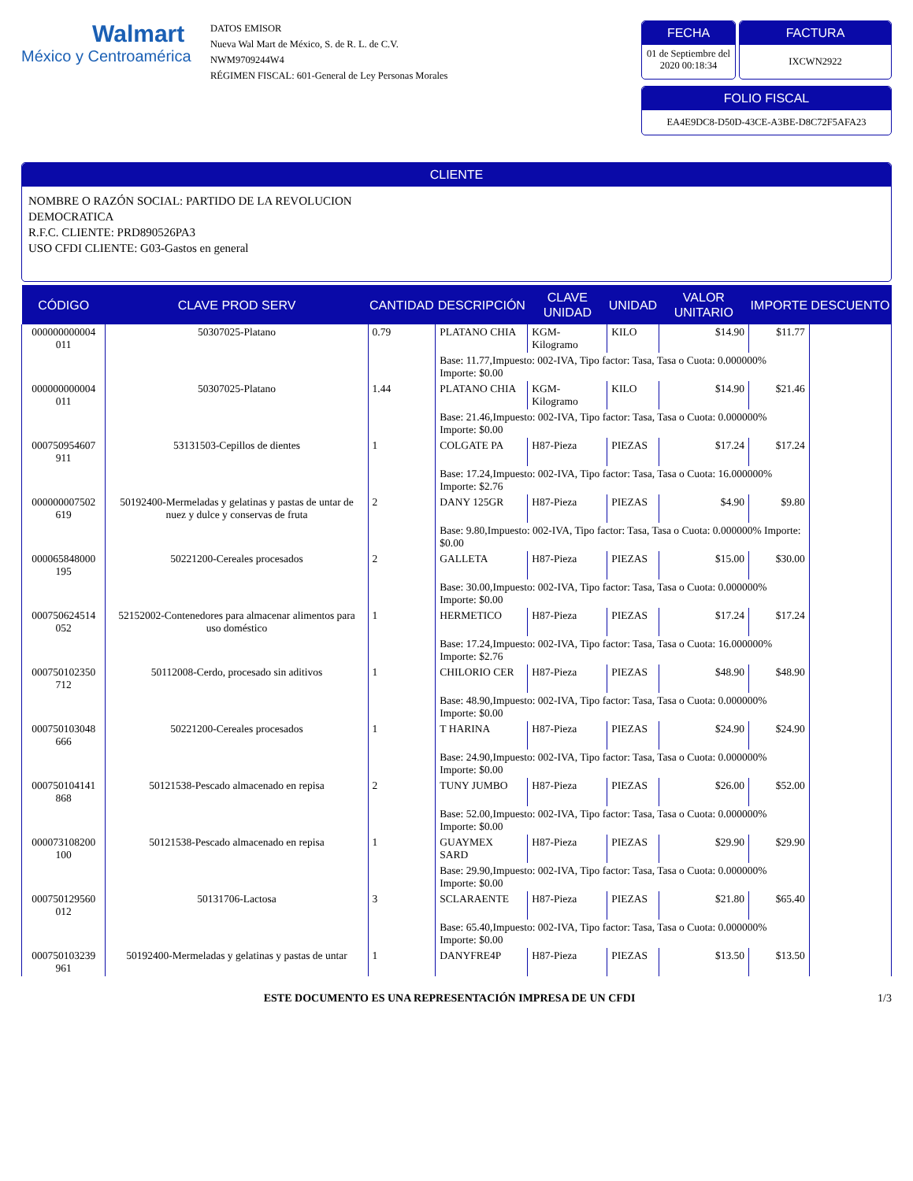Walmart
México y Centroamérica
DATOS EMISOR
Nueva Wal Mart de México, S. de R. L. de C.V.
NWM9709244W4
RÉGIMEN FISCAL: 601-General de Ley Personas Morales
FECHA
01 de Septiembre del 2020 00:18:34
FACTURA
IXCWN2922
FOLIO FISCAL
EA4E9DC8-D50D-43CE-A3BE-D8C72F5AFA23
CLIENTE
NOMBRE O RAZÓN SOCIAL: PARTIDO DE LA REVOLUCION
DEMOCRATICA
R.F.C. CLIENTE: PRD890526PA3
USO CFDI CLIENTE: G03-Gastos en general
| CÓDIGO | CLAVE PROD SERV | CANTIDAD | DESCRIPCIÓN | CLAVE UNIDAD | UNIDAD | VALOR UNITARIO | IMPORTE | DESCUENTO |
| --- | --- | --- | --- | --- | --- | --- | --- | --- |
| 000000000004 011 | 50307025-Platano | 0.79 | PLATANO CHIA | KGM-Kilogramo | KILO | $14.90 | $11.77 | |
| | | | Base: 11.77,Impuesto: 002-IVA, Tipo factor: Tasa, Tasa o Cuota: 0.000000% Importe: $0.00 | | | | | |
| 000000000004 011 | 50307025-Platano | 1.44 | PLATANO CHIA | KGM-Kilogramo | KILO | $14.90 | $21.46 | |
| | | | Base: 21.46,Impuesto: 002-IVA, Tipo factor: Tasa, Tasa o Cuota: 0.000000% Importe: $0.00 | | | | | |
| 000750954607 911 | 53131503-Cepillos de dientes | 1 | COLGATE PA | H87-Pieza | PIEZAS | $17.24 | $17.24 | |
| | | | Base: 17.24,Impuesto: 002-IVA, Tipo factor: Tasa, Tasa o Cuota: 16.000000% Importe: $2.76 | | | | | |
| 000000007502 619 | 50192400-Mermeladas y gelatinas y pastas de untar de nuez y dulce y conservas de fruta | 2 | DANY 125GR | H87-Pieza | PIEZAS | $4.90 | $9.80 | |
| | | | Base: 9.80,Impuesto: 002-IVA, Tipo factor: Tasa, Tasa o Cuota: 0.000000% Importe: $0.00 | | | | | |
| 000065848000 195 | 50221200-Cereales procesados | 2 | GALLETA | H87-Pieza | PIEZAS | $15.00 | $30.00 | |
| | | | Base: 30.00,Impuesto: 002-IVA, Tipo factor: Tasa, Tasa o Cuota: 0.000000% Importe: $0.00 | | | | | |
| 000750624514 052 | 52152002-Contenedores para almacenar alimentos para uso doméstico | 1 | HERMETICO | H87-Pieza | PIEZAS | $17.24 | $17.24 | |
| | | | Base: 17.24,Impuesto: 002-IVA, Tipo factor: Tasa, Tasa o Cuota: 16.000000% Importe: $2.76 | | | | | |
| 000750102350 712 | 50112008-Cerdo, procesado sin aditivos | 1 | CHILORIO CER | H87-Pieza | PIEZAS | $48.90 | $48.90 | |
| | | | Base: 48.90,Impuesto: 002-IVA, Tipo factor: Tasa, Tasa o Cuota: 0.000000% Importe: $0.00 | | | | | |
| 000750103048 666 | 50221200-Cereales procesados | 1 | T HARINA | H87-Pieza | PIEZAS | $24.90 | $24.90 | |
| | | | Base: 24.90,Impuesto: 002-IVA, Tipo factor: Tasa, Tasa o Cuota: 0.000000% Importe: $0.00 | | | | | |
| 000750104141 868 | 50121538-Pescado almacenado en repisa | 2 | TUNY JUMBO | H87-Pieza | PIEZAS | $26.00 | $52.00 | |
| | | | Base: 52.00,Impuesto: 002-IVA, Tipo factor: Tasa, Tasa o Cuota: 0.000000% Importe: $0.00 | | | | | |
| 000073108200 100 | 50121538-Pescado almacenado en repisa | 1 | GUAYMEX SARD | H87-Pieza | PIEZAS | $29.90 | $29.90 | |
| | | | Base: 29.90,Impuesto: 002-IVA, Tipo factor: Tasa, Tasa o Cuota: 0.000000% Importe: $0.00 | | | | | |
| 000750129560 012 | 50131706-Lactosa | 3 | SCLARAENTE | H87-Pieza | PIEZAS | $21.80 | $65.40 | |
| | | | Base: 65.40,Impuesto: 002-IVA, Tipo factor: Tasa, Tasa o Cuota: 0.000000% Importe: $0.00 | | | | | |
| 000750103239 961 | 50192400-Mermeladas y gelatinas y pastas de untar | 1 | DANYFRE4P | H87-Pieza | PIEZAS | $13.50 | $13.50 | |
ESTE DOCUMENTO ES UNA REPRESENTACIÓN IMPRESA DE UN CFDI
1/3